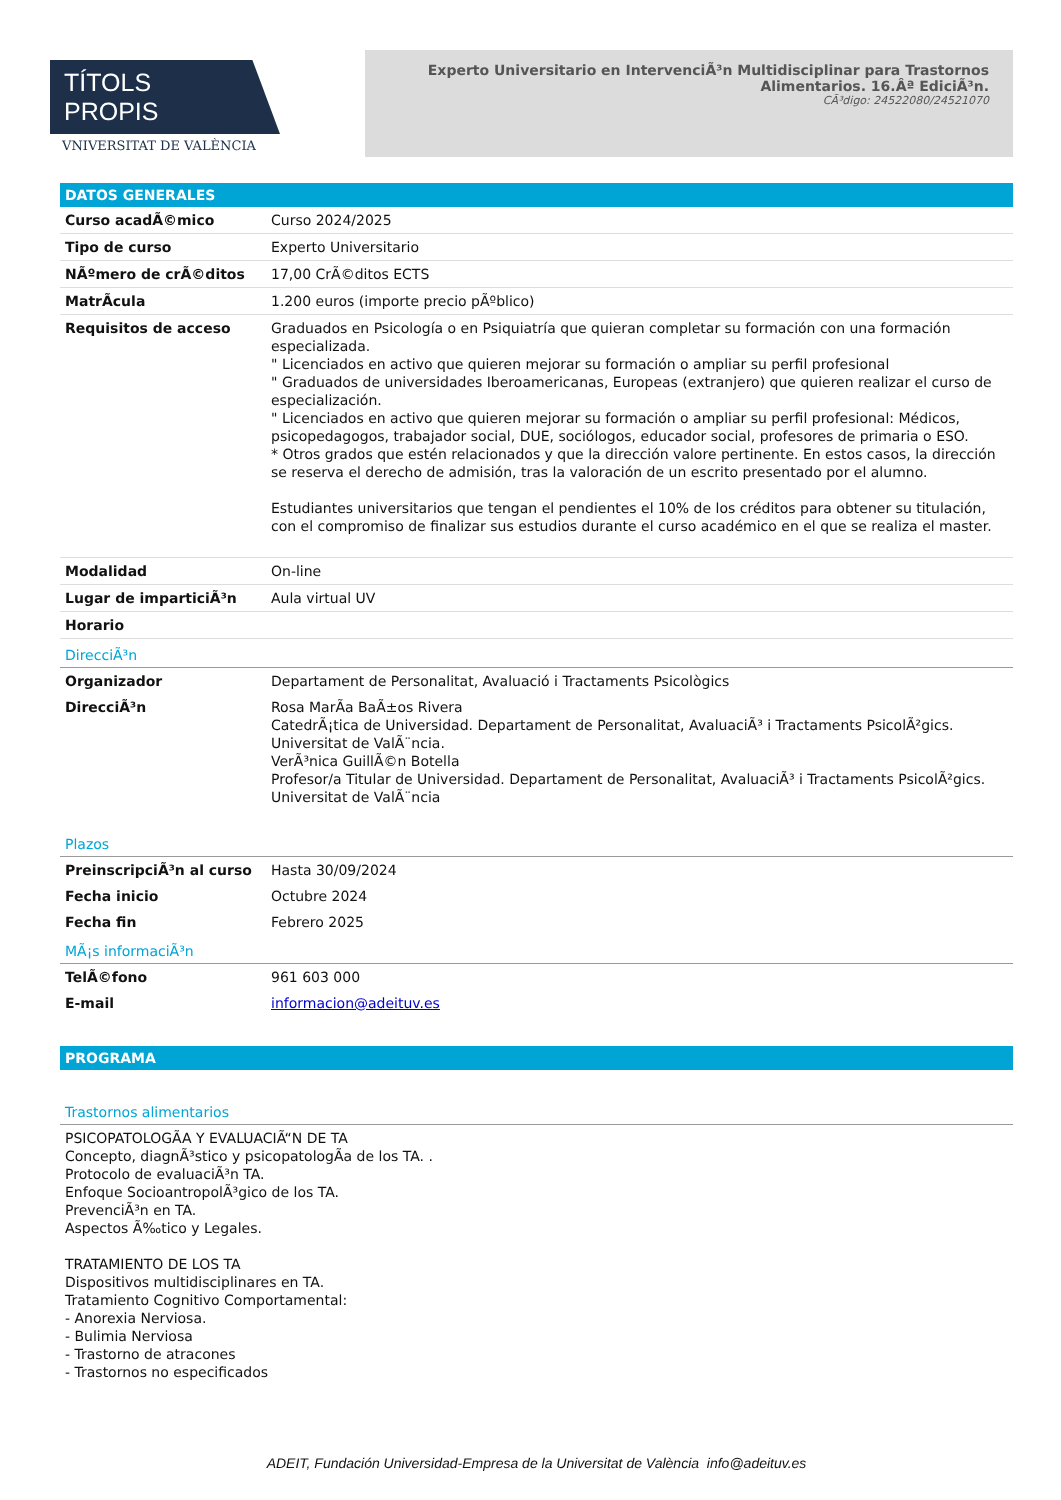TÍTOLS PROPIS
VNIVERSITAT DE VALÈNCIA
Experto Universitario en IntervenciÃ³n Multidisciplinar para Trastornos Alimentarios. 16.Âª EdiciÃ³n.
CÃ³digo: 24522080/24521070
DATOS GENERALES
| Curso acadÃ©mico | Curso 2024/2025 |
| Tipo de curso | Experto Universitario |
| NÃºmero de crÃ©ditos | 17,00 CrÃ©ditos ECTS |
| MatrÃcula | 1.200 euros (importe precio pÃºblico) |
| Requisitos de acceso | Graduados en Psicología o en Psiquiatría que quieran completar su formación con una formación especializada. " Licenciados en activo que quieren mejorar su formación o ampliar su perfil profesional " Graduados de universidades Iberoamericanas, Europeas (extranjero) que quieren realizar el curso de especialización. " Licenciados en activo que quieren mejorar su formación o ampliar su perfil profesional: Médicos, psicopedagogos, trabajador social, DUE, sociólogos, educador social, profesores de primaria o ESO. * Otros grados que estén relacionados y que la dirección valore pertinente. En estos casos, la dirección se reserva el derecho de admisión, tras la valoración de un escrito presentado por el alumno. Estudiantes universitarios que tengan el pendientes el 10% de los créditos para obtener su titulación, con el compromiso de finalizar sus estudios durante el curso académico en el que se realiza el master. |
| Modalidad | On-line |
| Lugar de imparticiÃ³n | Aula virtual UV |
| Horario | |
DirecciÃ³n
| Organizador | Departament de Personalitat, Avaluació i Tractaments Psicològics |
| DirecciÃ³n | Rosa MarÃa BaÃ±os Rivera CatedrÃ¡tica de Universidad. Departament de Personalitat, AvaluaciÃ³ i Tractaments PsicolÃ²gics. Universitat de ValÃ¨ncia. VerÃ³nica GuillÃ©n Botella Profesor/a Titular de Universidad. Departament de Personalitat, AvaluaciÃ³ i Tractaments PsicolÃ²gics. Universitat de ValÃ¨ncia |
Plazos
| PreinscripciÃ³n al curso | Hasta 30/09/2024 |
| Fecha inicio | Octubre 2024 |
| Fecha fin | Febrero 2025 |
MÃ¡s informaciÃ³n
| TelÃ©fono | 961 603 000 |
| E-mail | informacion@adeituv.es |
PROGRAMA
Trastornos alimentarios
PSICOPATOLOGÃ­A Y EVALUACIÃ“N DE TA
Concepto, diagnÃ³stico y psicopatologÃa de los TA. .
Protocolo de evaluaciÃ³n TA.
Enfoque SocioantropolÃ³gico de los TA.
PrevenciÃ³n en TA.
Aspectos Ã‰tico y Legales.
TRATAMIENTO DE LOS TA
Dispositivos multidisciplinares en TA.
Tratamiento Cognitivo Comportamental:
- Anorexia Nerviosa.
- Bulimia Nerviosa
- Trastorno de atracones
- Trastornos no especificados
ADEIT, Fundación Universidad-Empresa de la Universitat de València info@adeituv.es